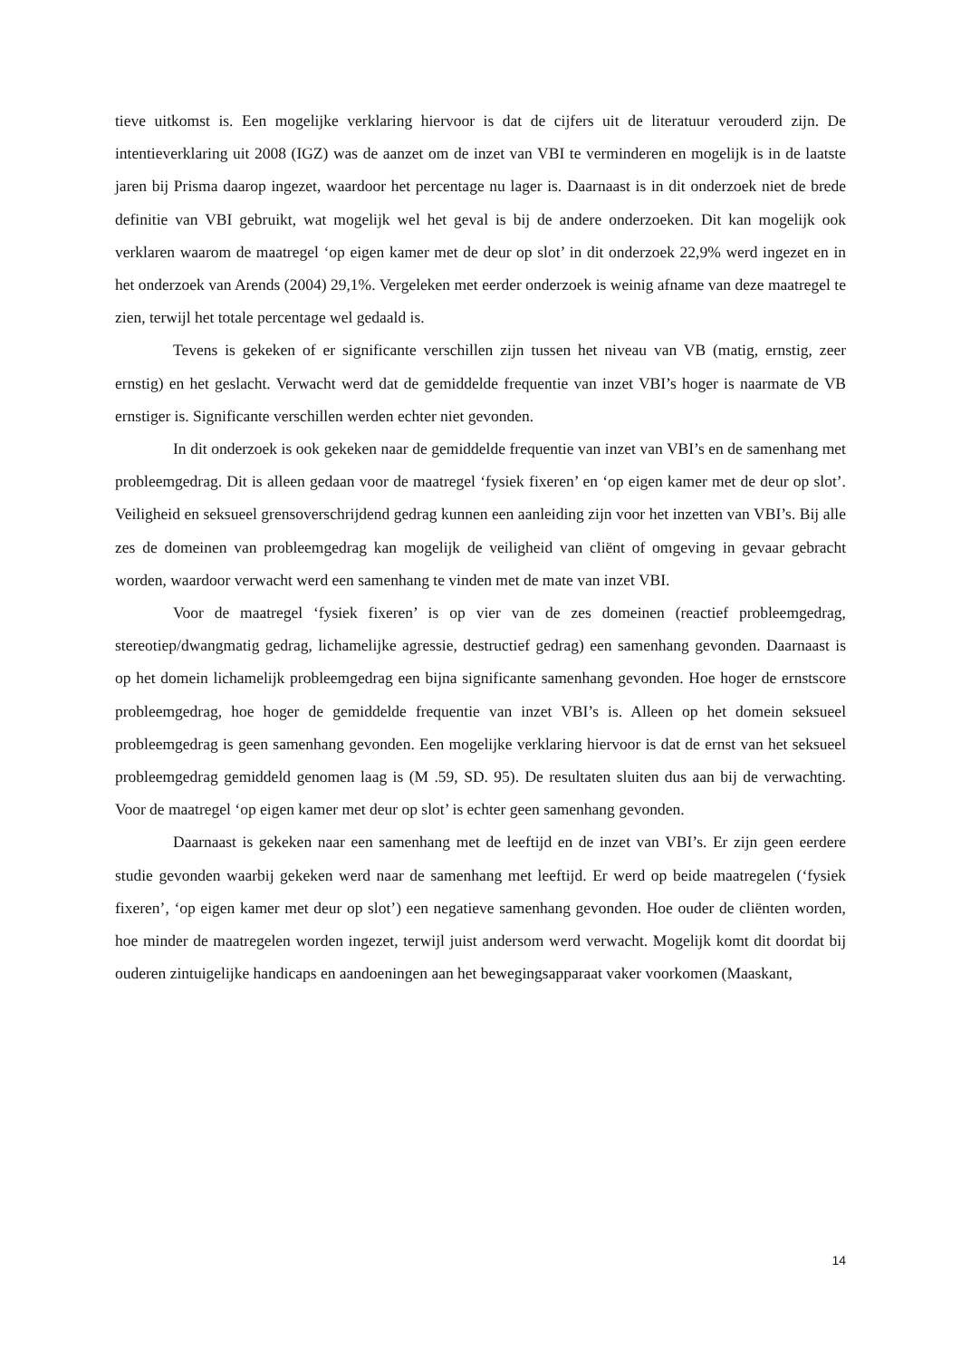tieve uitkomst is. Een mogelijke verklaring hiervoor is dat de cijfers uit de literatuur verouderd zijn. De intentieverklaring uit 2008 (IGZ) was de aanzet om de inzet van VBI te verminderen en mogelijk is in de laatste jaren bij Prisma daarop ingezet, waardoor het percentage nu lager is. Daarnaast is in dit onderzoek niet de brede definitie van VBI gebruikt, wat mogelijk wel het geval is bij de andere onderzoeken. Dit kan mogelijk ook verklaren waarom de maatregel ‘op eigen kamer met de deur op slot’ in dit onderzoek 22,9% werd ingezet en in het onderzoek van Arends (2004) 29,1%. Vergeleken met eerder onderzoek is weinig afname van deze maatregel te zien, terwijl het totale percentage wel gedaald is.
Tevens is gekeken of er significante verschillen zijn tussen het niveau van VB (matig, ernstig, zeer ernstig) en het geslacht. Verwacht werd dat de gemiddelde frequentie van inzet VBI’s hoger is naarmate de VB ernstiger is. Significante verschillen werden echter niet gevonden.
In dit onderzoek is ook gekeken naar de gemiddelde frequentie van inzet van VBI’s en de samenhang met probleemgedrag. Dit is alleen gedaan voor de maatregel ‘fysiek fixeren’ en ‘op eigen kamer met de deur op slot’. Veiligheid en seksueel grensoverschrijdend gedrag kunnen een aanleiding zijn voor het inzetten van VBI’s. Bij alle zes de domeinen van probleemgedrag kan mogelijk de veiligheid van cliënt of omgeving in gevaar gebracht worden, waardoor verwacht werd een samenhang te vinden met de mate van inzet VBI.
Voor de maatregel ‘fysiek fixeren’ is op vier van de zes domeinen (reactief probleemgedrag, stereotiep/dwangmatig gedrag, lichamelijke agressie, destructief gedrag) een samenhang gevonden. Daarnaast is op het domein lichamelijk probleemgedrag een bijna significante samenhang gevonden. Hoe hoger de ernstscore probleemgedrag, hoe hoger de gemiddelde frequentie van inzet VBI’s is. Alleen op het domein seksueel probleemgedrag is geen samenhang gevonden. Een mogelijke verklaring hiervoor is dat de ernst van het seksueel probleemgedrag gemiddeld genomen laag is (M .59, SD. 95). De resultaten sluiten dus aan bij de verwachting. Voor de maatregel ‘op eigen kamer met deur op slot’ is echter geen samenhang gevonden.
Daarnaast is gekeken naar een samenhang met de leeftijd en de inzet van VBI’s. Er zijn geen eerdere studie gevonden waarbij gekeken werd naar de samenhang met leeftijd. Er werd op beide maatregelen (‘fysiek fixeren’, ‘op eigen kamer met deur op slot’) een negatieve samenhang gevonden. Hoe ouder de cliënten worden, hoe minder de maatregelen worden ingezet, terwijl juist andersom werd verwacht. Mogelijk komt dit doordat bij ouderen zintuigelijke handicaps en aandoeningen aan het bewegingsapparaat vaker voorkomen (Maaskant,
14